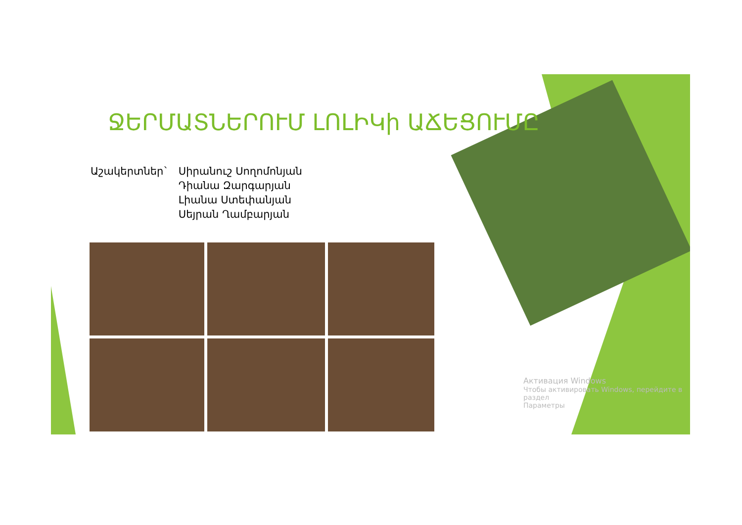ՋԵՐՄԱՏՆԵՐՈՒՄ ԼՈԼԻԿի ԱՃԵՑՈՒՄԸ
Աշակերտներ` Սիրանուշ Սողոմոնյան
Դիանա Զարգարյան
Լիանա Ստեփանյան
Սեյրան Ղամբարյան
Активация Windows
Чтобы активировать Windows, перейдите в раздел
Параметры